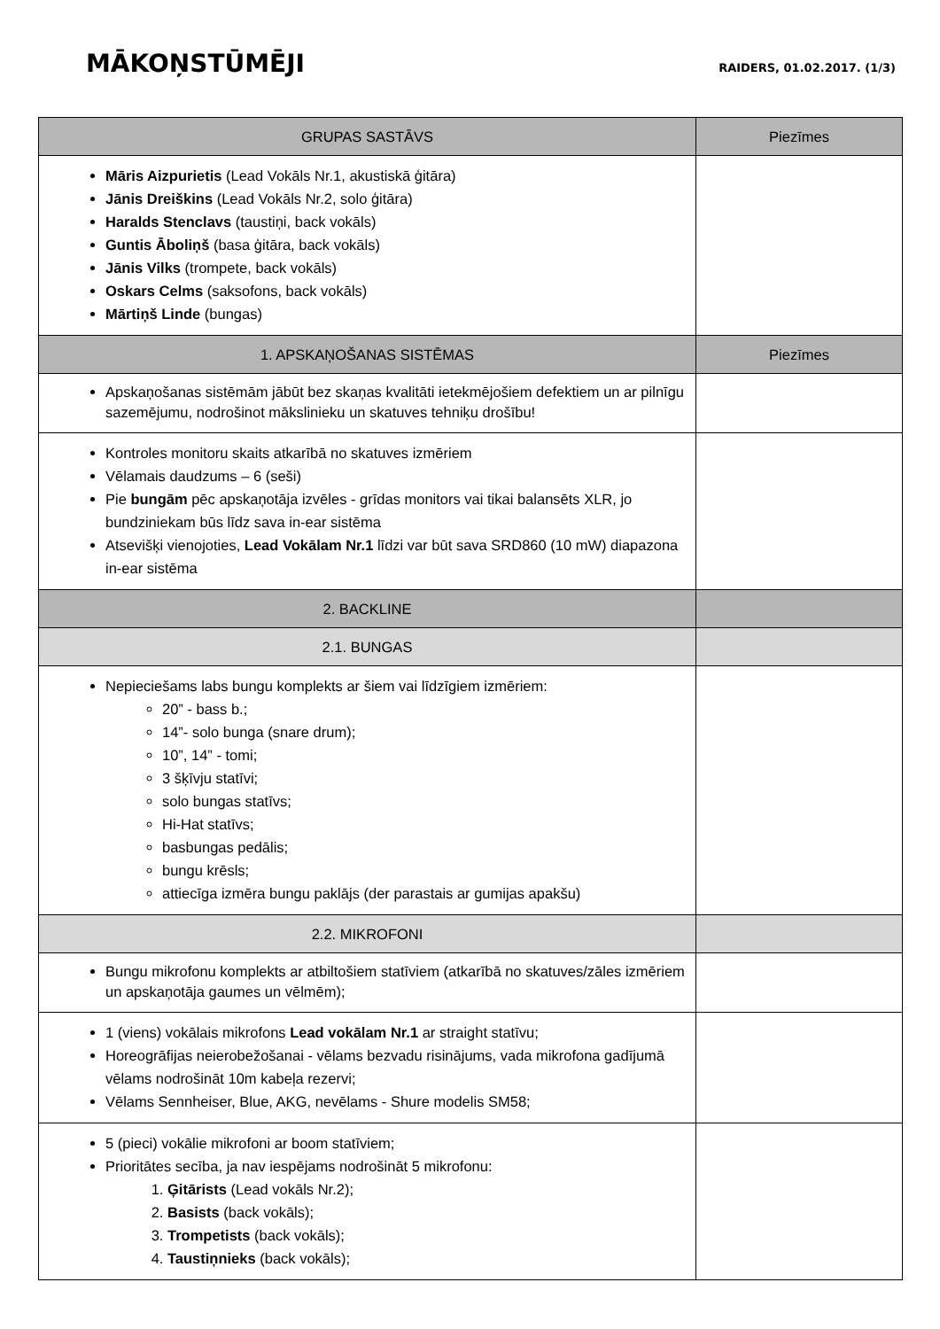MĀKOŅSTŪMĒJI
RAIDERS, 01.02.2017. (1/3)
| GRUPAS SASTĀVS | Piezīmes |
| --- | --- |
| Māris Aizpurietis (Lead Vokāls Nr.1, akustiskā ģitāra) Jānis Dreiškins (Lead Vokāls Nr.2, solo ģitāra) Haralds Stenclavs (taustiņi, back vokāls) Guntis Āboliņš (basa ģitāra, back vokāls) Jānis Vilks (trompete, back vokāls) Oskars Celms (saksofons, back vokāls) Mārtiņš Linde (bungas) | |
| 1. APSKAŅOŠANAS SISTĒMAS | Piezīmes |
| Apskaņošanas sistēmām jābūt bez skaņas kvalitāti ietekmējošiem defektiem un ar pilnīgu sazemējumu, nodrošinot mākslinieku un skatuves tehniķu drošību! | |
| Kontroles monitoru skaits atkarībā no skatuves izmēriem Vēlamais daudzums – 6 (seši) Pie bungām pēc apskaņotāja izvēles - grīdas monitors vai tikai balansēts XLR, jo bundziniekam būs līdz sava in-ear sistēma Atsevišķi vienojoties, Lead Vokālam Nr.1 līdzi var būt sava SRD860 (10 mW) diapazona in-ear sistēma | |
| 2. BACKLINE | |
| 2.1. BUNGAS | |
| Nepieciešams labs bungu komplekts ar šiem vai līdzīgiem izmēriem: 20” - bass b.; 14”- solo bunga (snare drum); 10”, 14” - tomi; 3 šķīvju statīvi; solo bungas statīvs; Hi-Hat statīvs; basbungas pedālis; bungu krēsls; attiecīga izmēra bungu paklājs (der parastais ar gumijas apakšu) | |
| 2.2. MIKROFONI | |
| Bungu mikrofonu komplekts ar atbiltošiem statīviem (atkarībā no skatuves/zāles izmēriem un apskaņotāja gaumes un vēlmēm); | |
| 1 (viens) vokālais mikrofons Lead vokālam Nr.1 ar straight statīvu; Horeogrāfijas neierobežošanai - vēlams bezvadu risinājums, vada mikrofona gadījumā vēlams nodrošināt 10m kabeļa rezervi; Vēlams Sennheiser, Blue, AKG, nevēlams - Shure modelis SM58; | |
| 5 (pieci) vokālie mikrofoni ar boom statīviem; Prioritātes secība, ja nav iespējams nodrošināt 5 mikrofonu: 1. Ģitārists (Lead vokāls Nr.2); 2. Basists (back vokāls); 3. Trompetists (back vokāls); 4. Taustiņnieks (back vokāls); | |